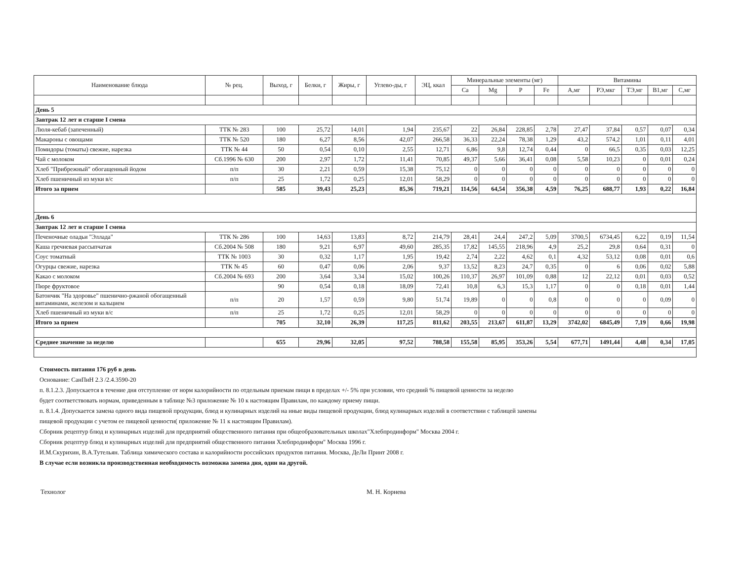| Наименование блюда | № рец. | Выход, г | Белки, г | Жиры, г | Углево-ды, г | ЭЦ, ккал | Минеральные элементы (мг) | | | | Витамины | | | | |
| --- | --- | --- | --- | --- | --- | --- | --- | --- | --- | --- | --- | --- | --- | --- | --- |
| | | | | | | | Ca | Mg | P | Fe | А,мг | РЭ,мкг | ТЭ,мг | В1,мг | С,мг |
| День 5 | | | | | | | | | | | | | | | |
| Завтрак 12 лет и старше I смена | | | | | | | | | | | | | | | |
| Люля-кебаб (запеченный) | ТТК № 283 | 100 | 25,72 | 14,01 | 1,94 | 235,67 | 22 | 26,84 | 228,85 | 2,78 | 27,47 | 37,84 | 0,57 | 0,07 | 0,34 |
| Макароны с овощами | ТТК № 520 | 180 | 6,27 | 8,56 | 42,07 | 266,58 | 36,33 | 22,24 | 78,38 | 1,29 | 43,2 | 574,2 | 1,01 | 0,11 | 4,01 |
| Помидоры (томаты) свежие, нарезка | ТТК № 44 | 50 | 0,54 | 0,10 | 2,55 | 12,71 | 6,86 | 9,8 | 12,74 | 0,44 | 0 | 66,5 | 0,35 | 0,03 | 12,25 |
| Чай с молоком | Сб.1996 № 630 | 200 | 2,97 | 1,72 | 11,41 | 70,85 | 49,37 | 5,66 | 36,41 | 0,08 | 5,58 | 10,23 | 0 | 0,01 | 0,24 |
| Хлеб "Прибрежный" обогащенный йодом | п/п | 30 | 2,21 | 0,59 | 15,38 | 75,12 | 0 | 0 | 0 | 0 | 0 | 0 | 0 | 0 | 0 |
| Хлеб пшеничный из муки в/с | п/п | 25 | 1,72 | 0,25 | 12,01 | 58,29 | 0 | 0 | 0 | 0 | 0 | 0 | 0 | 0 | 0 |
| Итого за прием | | 585 | 39,43 | 25,23 | 85,36 | 719,21 | 114,56 | 64,54 | 356,38 | 4,59 | 76,25 | 688,77 | 1,93 | 0,22 | 16,84 |
| День 6 | | | | | | | | | | | | | | | |
| Завтрак 12 лет и старше I смена | | | | | | | | | | | | | | | |
| Печеночные оладьи "Эллада" | ТТК № 286 | 100 | 14,63 | 13,83 | 8,72 | 214,79 | 28,41 | 24,4 | 247,2 | 5,09 | 3700,5 | 6734,45 | 6,22 | 0,19 | 11,54 |
| Каша гречневая рассыпчатая | Сб.2004 № 508 | 180 | 9,21 | 6,97 | 49,60 | 285,35 | 17,82 | 145,55 | 218,96 | 4,9 | 25,2 | 29,8 | 0,64 | 0,31 | 0 |
| Соус томатный | ТТК № 1003 | 30 | 0,32 | 1,17 | 1,95 | 19,42 | 2,74 | 2,22 | 4,62 | 0,1 | 4,32 | 53,12 | 0,08 | 0,01 | 0,6 |
| Огурцы свежие, нарезка | ТТК № 45 | 60 | 0,47 | 0,06 | 2,06 | 9,37 | 13,52 | 8,23 | 24,7 | 0,35 | 0 | 6 | 0,06 | 0,02 | 5,88 |
| Какао с молоком | Сб.2004 № 693 | 200 | 3,64 | 3,34 | 15,02 | 100,26 | 110,37 | 26,97 | 101,09 | 0,88 | 12 | 22,12 | 0,01 | 0,03 | 0,52 |
| Пюре фруктовое | | 90 | 0,54 | 0,18 | 18,09 | 72,41 | 10,8 | 6,3 | 15,3 | 1,17 | 0 | 0 | 0,18 | 0,01 | 1,44 |
| Батончик "На здоровье" пшенично-ржаной обогащенный витаминами, железом и кальцием | п/п | 20 | 1,57 | 0,59 | 9,80 | 51,74 | 19,89 | 0 | 0 | 0,8 | 0 | 0 | 0 | 0,09 | 0 |
| Хлеб пшеничный из муки в/с | п/п | 25 | 1,72 | 0,25 | 12,01 | 58,29 | 0 | 0 | 0 | 0 | 0 | 0 | 0 | 0 | 0 |
| Итого за прием | | 705 | 32,10 | 26,39 | 117,25 | 811,62 | 203,55 | 213,67 | 611,87 | 13,29 | 3742,02 | 6845,49 | 7,19 | 0,66 | 19,98 |
| Среднее значение за неделю | | 655 | 29,96 | 32,05 | 97,52 | 788,58 | 155,58 | 85,95 | 353,26 | 5,54 | 677,71 | 1491,44 | 4,48 | 0,34 | 17,05 |
Стоимость питания 176 руб в день
Основание: СанПиН 2.3 /2.4.3590-20
п. 8.1.2.3. Допускается в течение дня отступление от норм калорийности по отдельным приемам пищи в пределах +/- 5% при условии, что средний % пищевой ценности за неделю
будет соответствовать нормам, приведенным в таблице №3 приложение № 10 к настоящим Правилам, по каждому приему пищи.
п. 8.1.4. Допускается замена одного вида пищевой продукции, блюд и кулинарных изделий на иные виды пищевой продукции, блюд кулинарных изделий в соответствии с таблицей замены
пищевой продукции с учетом ее пищевой ценности( приложение № 11 к настоящим Правилам).
Сборник рецептур блюд и кулинарных изделий для предприятий общественного питания при общеобразовательных школах"Хлебпродинформ" Москва 2004 г.
Сборник рецептур блюд и кулинарных изделий для предприятий общественного питания Хлебпродинформ" Москва 1996 г.
И.М.Скурихин, В.А.Тутельян. Таблица химического состава и калорийности российских продуктов питания. Москва, ДеЛи Принт 2008 г.
В случае если возникла производственная необходимость возможна замена дня, один на другой.
Технолог М. Н. Корнева